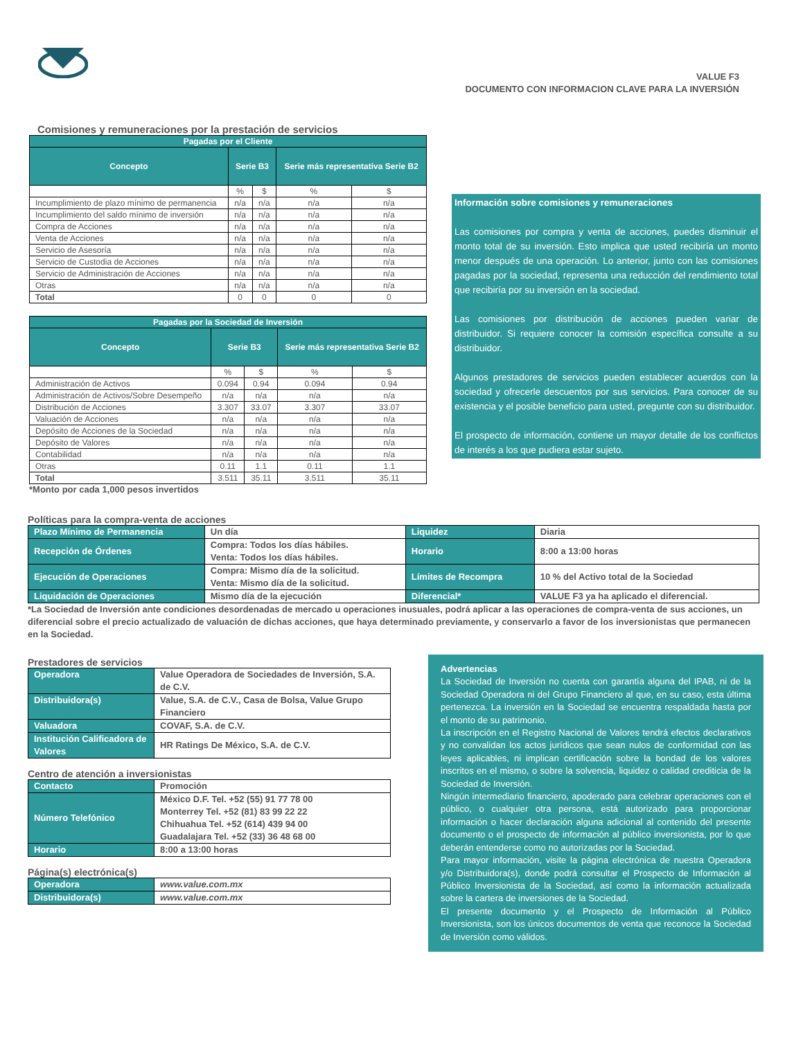VALUE F3
DOCUMENTO CON INFORMACION CLAVE PARA LA INVERSIÓN
Comisiones y remuneraciones por la prestación de servicios
| Pagadas por el Cliente | | | | |
| Concepto | Serie B3 | | Serie más representativa Serie B2 | |
| | % | $ | % | $ |
| Incumplimiento de plazo mínimo de permanencia | n/a | n/a | n/a | n/a |
| Incumplimiento del saldo mínimo de inversión | n/a | n/a | n/a | n/a |
| Compra de Acciones | n/a | n/a | n/a | n/a |
| Venta de Acciones | n/a | n/a | n/a | n/a |
| Servicio de Asesoría | n/a | n/a | n/a | n/a |
| Servicio de Custodia de Acciones | n/a | n/a | n/a | n/a |
| Servicio de Administración de Acciones | n/a | n/a | n/a | n/a |
| Otras | n/a | n/a | n/a | n/a |
| Total | 0 | 0 | 0 | 0 |
| Pagadas por la Sociedad de Inversión | | | | |
| Concepto | Serie B3 | | Serie más representativa Serie B2 | |
| | % | $ | % | $ |
| Administración de Activos | 0.094 | 0.94 | 0.094 | 0.94 |
| Administración de Activos/Sobre Desempeño | n/a | n/a | n/a | n/a |
| Distribución de Acciones | 3.307 | 33.07 | 3.307 | 33.07 |
| Valuación de Acciones | n/a | n/a | n/a | n/a |
| Depósito de Acciones de la Sociedad | n/a | n/a | n/a | n/a |
| Depósito de Valores | n/a | n/a | n/a | n/a |
| Contabilidad | n/a | n/a | n/a | n/a |
| Otras | 0.11 | 1.1 | 0.11 | 1.1 |
| Total | 3.511 | 35.11 | 3.511 | 35.11 |
*Monto por cada 1,000 pesos invertidos
Información sobre comisiones y remuneraciones
Las comisiones por compra y venta de acciones, puedes disminuir el monto total de su inversión. Esto implica que usted recibiría un monto menor después de una operación. Lo anterior, junto con las comisiones pagadas por la sociedad, representa una reducción del rendimiento total que recibiría por su inversión en la sociedad.
Las comisiones por distribución de acciones pueden variar de distribuidor. Si requiere conocer la comisión específica consulte a su distribuidor.
Algunos prestadores de servicios pueden establecer acuerdos con la sociedad y ofrecerle descuentos por sus servicios. Para conocer de su existencia y el posible beneficio para usted, pregunte con su distribuidor.
El prospecto de información, contiene un mayor detalle de los conflictos de interés a los que pudiera estar sujeto.
Políticas para la compra-venta de acciones
| Plazo Mínimo de Permanencia | Un día | Liquidez | Diaria |
| Recepción de Órdenes | Compra: Todos los días hábiles. Venta: Todos los días hábiles. | Horario | 8:00 a 13:00 horas |
| Ejecución de Operaciones | Compra: Mismo día de la solicitud. Venta: Mismo día de la solicitud. | Límites de Recompra | 10 % del Activo total de la Sociedad |
| Liquidación de Operaciones | Mismo día de la ejecución | Diferencial* | VALUE F3 ya ha aplicado el diferencial. |
*La Sociedad de Inversión ante condiciones desordenadas de mercado u operaciones inusuales, podrá aplicar a las operaciones de compra-venta de sus acciones, un diferencial sobre el precio actualizado de valuación de dichas acciones, que haya determinado previamente, y conservarlo a favor de los inversionistas que permanecen en la Sociedad.
Prestadores de servicios
| Operadora | Value Operadora de Sociedades de Inversión, S.A. de C.V. |
| Distribuidora(s) | Value, S.A. de C.V., Casa de Bolsa, Value Grupo Financiero |
| Valuadora | COVAF, S.A. de C.V. |
| Institución Calificadora de Valores | HR Ratings De México, S.A. de C.V. |
Centro de atención a inversionistas
| Contacto | Promoción |
| Número Telefónico | México D.F. Tel. +52 (55) 91 77 78 00 Monterrey Tel. +52 (81) 83 99 22 22 Chihuahua Tel. +52 (614) 439 94 00 Guadalajara Tel. +52 (33) 36 48 68 00 |
| Horario | 8:00 a 13:00 horas |
Página(s) electrónica(s)
| Operadora | www.value.com.mx |
| Distribuidora(s) | www.value.com.mx |
Advertencias
La Sociedad de Inversión no cuenta con garantía alguna del IPAB, ni de la Sociedad Operadora ni del Grupo Financiero al que, en su caso, esta última pertenezca. La inversión en la Sociedad se encuentra respaldada hasta por el monto de su patrimonio.
La inscripción en el Registro Nacional de Valores tendrá efectos declarativos y no convalidan los actos jurídicos que sean nulos de conformidad con las leyes aplicables, ni implican certificación sobre la bondad de los valores inscritos en el mismo, o sobre la solvencia, liquidez o calidad crediticia de la Sociedad de Inversión.
Ningún intermediario financiero, apoderado para celebrar operaciones con el público, o cualquier otra persona, está autorizado para proporcionar información o hacer declaración alguna adicional al contenido del presente documento o el prospecto de información al público inversionista, por lo que deberán entenderse como no autorizadas por la Sociedad.
Para mayor información, visite la página electrónica de nuestra Operadora y/o Distribuidora(s), donde podrá consultar el Prospecto de Información al Público Inversionista de la Sociedad, así como la información actualizada sobre la cartera de inversiones de la Sociedad.
El presente documento y el Prospecto de Información al Público Inversionista, son los únicos documentos de venta que reconoce la Sociedad de Inversión como válidos.